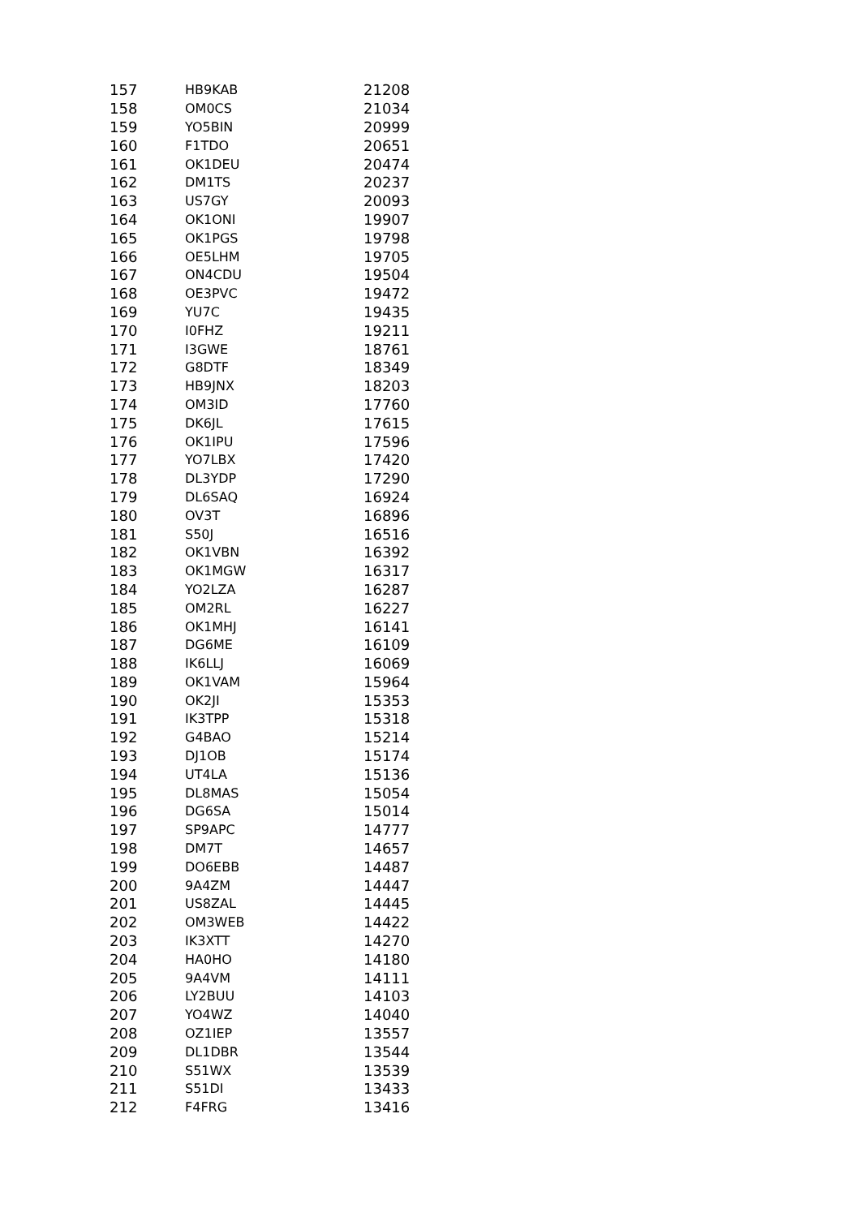| 157 | HB9KAB | 21208 |
| 158 | OM0CS | 21034 |
| 159 | YO5BIN | 20999 |
| 160 | F1TDO | 20651 |
| 161 | OK1DEU | 20474 |
| 162 | DM1TS | 20237 |
| 163 | US7GY | 20093 |
| 164 | OK1ONI | 19907 |
| 165 | OK1PGS | 19798 |
| 166 | OE5LHM | 19705 |
| 167 | ON4CDU | 19504 |
| 168 | OE3PVC | 19472 |
| 169 | YU7C | 19435 |
| 170 | I0FHZ | 19211 |
| 171 | I3GWE | 18761 |
| 172 | G8DTF | 18349 |
| 173 | HB9JNX | 18203 |
| 174 | OM3ID | 17760 |
| 175 | DK6JL | 17615 |
| 176 | OK1IPU | 17596 |
| 177 | YO7LBX | 17420 |
| 178 | DL3YDP | 17290 |
| 179 | DL6SAQ | 16924 |
| 180 | OV3T | 16896 |
| 181 | S50J | 16516 |
| 182 | OK1VBN | 16392 |
| 183 | OK1MGW | 16317 |
| 184 | YO2LZA | 16287 |
| 185 | OM2RL | 16227 |
| 186 | OK1MHJ | 16141 |
| 187 | DG6ME | 16109 |
| 188 | IK6LLJ | 16069 |
| 189 | OK1VAM | 15964 |
| 190 | OK2JI | 15353 |
| 191 | IK3TPP | 15318 |
| 192 | G4BAO | 15214 |
| 193 | DJ1OB | 15174 |
| 194 | UT4LA | 15136 |
| 195 | DL8MAS | 15054 |
| 196 | DG6SA | 15014 |
| 197 | SP9APC | 14777 |
| 198 | DM7T | 14657 |
| 199 | DO6EBB | 14487 |
| 200 | 9A4ZM | 14447 |
| 201 | US8ZAL | 14445 |
| 202 | OM3WEB | 14422 |
| 203 | IK3XTT | 14270 |
| 204 | HA0HO | 14180 |
| 205 | 9A4VM | 14111 |
| 206 | LY2BUU | 14103 |
| 207 | YO4WZ | 14040 |
| 208 | OZ1IEP | 13557 |
| 209 | DL1DBR | 13544 |
| 210 | S51WX | 13539 |
| 211 | S51DI | 13433 |
| 212 | F4FRG | 13416 |